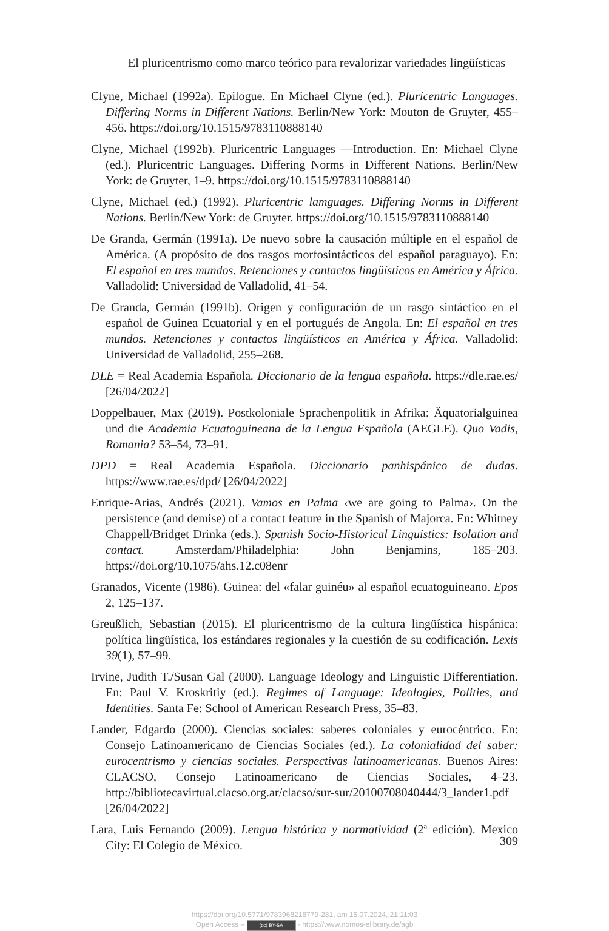El pluricentrismo como marco teórico para revalorizar variedades lingüísticas
Clyne, Michael (1992a). Epilogue. En Michael Clyne (ed.). Pluricentric Languages. Differing Norms in Different Nations. Berlin/New York: Mouton de Gruyter, 455–456. https://doi.org/10.1515/9783110888140
Clyne, Michael (1992b). Pluricentric Languages —Introduction. En: Michael Clyne (ed.). Pluricentric Languages. Differing Norms in Different Nations. Berlin/New York: de Gruyter, 1–9. https://doi.org/10.1515/9783110888140
Clyne, Michael (ed.) (1992). Pluricentric lamguages. Differing Norms in Different Nations. Berlin/New York: de Gruyter. https://doi.org/10.1515/9783110888140
De Granda, Germán (1991a). De nuevo sobre la causación múltiple en el español de América. (A propósito de dos rasgos morfosintácticos del español paraguayo). En: El español en tres mundos. Retenciones y contactos lingüísticos en América y África. Valladolid: Universidad de Valladolid, 41–54.
De Granda, Germán (1991b). Origen y configuración de un rasgo sintáctico en el español de Guinea Ecuatorial y en el portugués de Angola. En: El español en tres mundos. Retenciones y contactos lingüísticos en América y África. Valladolid: Universidad de Valladolid, 255–268.
DLE = Real Academia Española. Diccionario de la lengua española. https://dle.rae.es/ [26/04/2022]
Doppelbauer, Max (2019). Postkoloniale Sprachenpolitik in Afrika: Äquatorialguinea und die Academia Ecuatoguineana de la Lengua Española (AEGLE). Quo Vadis, Romania? 53–54, 73–91.
DPD = Real Academia Española. Diccionario panhispánico de dudas. https://www.rae.es/dpd/ [26/04/2022]
Enrique-Arias, Andrés (2021). Vamos en Palma ‹we are going to Palma›. On the persistence (and demise) of a contact feature in the Spanish of Majorca. En: Whitney Chappell/Bridget Drinka (eds.). Spanish Socio-Historical Linguistics: Isolation and contact. Amsterdam/Philadelphia: John Benjamins, 185–203. https://doi.org/10.1075/ahs.12.c08enr
Granados, Vicente (1986). Guinea: del «falar guinéu» al español ecuatoguineano. Epos 2, 125–137.
Greußlich, Sebastian (2015). El pluricentrismo de la cultura lingüística hispánica: política lingüística, los estándares regionales y la cuestión de su codificación. Lexis 39(1), 57–99.
Irvine, Judith T./Susan Gal (2000). Language Ideology and Linguistic Differentiation. En: Paul V. Kroskritiy (ed.). Regimes of Language: Ideologies, Polities, and Identities. Santa Fe: School of American Research Press, 35–83.
Lander, Edgardo (2000). Ciencias sociales: saberes coloniales y eurocéntrico. En: Consejo Latinoamericano de Ciencias Sociales (ed.). La colonialidad del saber: eurocentrismo y ciencias sociales. Perspectivas latinoamericanas. Buenos Aires: CLACSO, Consejo Latinoamericano de Ciencias Sociales, 4–23. http://bibliotecavirtual.clacso.org.ar/clacso/sur-sur/20100708040444/3_lander1.pdf [26/04/2022]
Lara, Luis Fernando (2009). Lengua histórica y normatividad (2ª edición). Mexico City: El Colegio de México.
309
https://doi.org/10.5771/9783968218779-281, am 15.07.2024, 21:11:03
Open Access – (cc) BY-SA - https://www.nomos-elibrary.de/agb